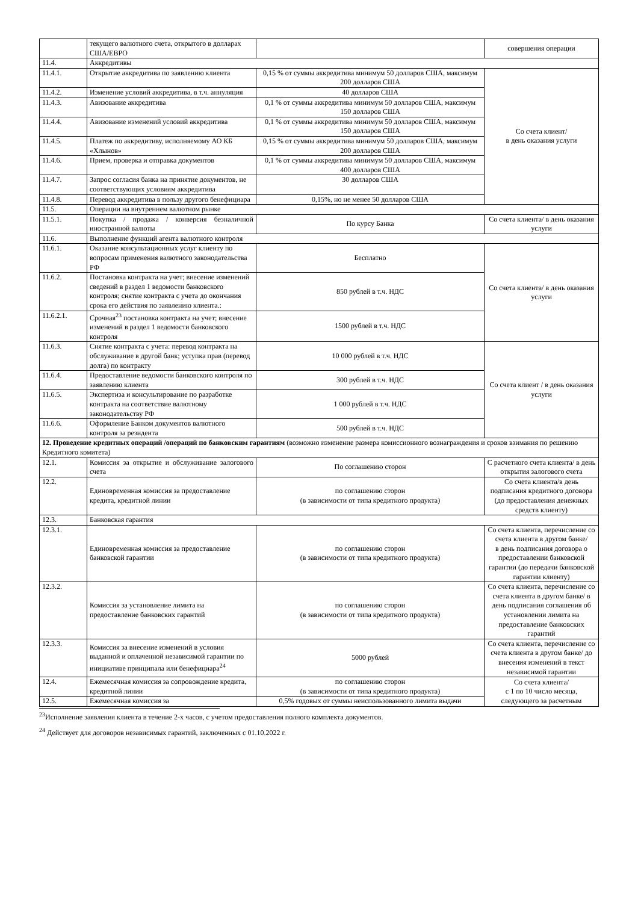| | текущего валютного счета, открытого в долларах США/ЕВРО | | совершения операции |
| 11.4. | Аккредитивы | | |
| 11.4.1. | Открытие аккредитива по заявлению клиента | 0,15 % от суммы аккредитива минимум 50 долларов США, максимум 200 долларов США | Со счета клиент/ в день оказания услуги |
| 11.4.2. | Изменение условий аккредитива, в т.ч. аннуляция | 40 долларов США | |
| 11.4.3. | Авизование аккредитива | 0,1 % от суммы аккредитива минимум 50 долларов США, максимум 150 долларов США | |
| 11.4.4. | Авизование изменений условий аккредитива | 0,1 % от суммы аккредитива минимум 50 долларов США, максимум 150 долларов США | |
| 11.4.5. | Платеж по аккредитиву, исполняемому АО КБ «Хлынов» | 0,15 % от суммы аккредитива минимум 50 долларов США, максимум 200 долларов США | |
| 11.4.6. | Прием, проверка и отправка документов | 0,1 % от суммы аккредитива минимум 50 долларов США, максимум 400 долларов США | |
| 11.4.7. | Запрос согласия банка на принятие документов, не соответствующих условиям аккредитива | 30 долларов США | |
| 11.4.8. | Перевод аккредитива в пользу другого бенефициара | 0,15%, но не менее 50 долларов США | |
| 11.5. | Операции на внутреннем валютном рынке | | |
| 11.5.1. | Покупка / продажа / конверсия безналичной иностранной валюты | По курсу Банка | Со счета клиента/ в день оказания услуги |
| 11.6. | Выполнение функций агента валютного контроля | | |
| 11.6.1. | Оказание консультационных услуг клиенту по вопросам применения валютного законодательства РФ | Бесплатно | Со счета клиента/ в день оказания услуги |
| 11.6.2. | Постановка контракта на учет; внесение изменений сведений в раздел 1 ведомости банковского контроля; снятие контракта с учета до окончания срока его действия по заявлению клиента.: | 850 рублей в т.ч. НДС | |
| 11.6.2.1. | Срочная<sup>23</sup> постановка контракта на учет; внесение изменений в раздел 1 ведомости банковского контроля | 1500 рублей в т.ч. НДС | |
| 11.6.3. | Снятие контракта с учета: перевод контракта на обслуживание в другой банк; уступка прав (перевод долга) по контракту | 10 000 рублей в т.ч. НДС | Со счета клиент / в день оказания услуги |
| 11.6.4. | Предоставление ведомости банковского контроля по заявлению клиента | 300 рублей в т.ч. НДС | |
| 11.6.5. | Экспертиза и консультирование по разработке контракта на соответствие валютному законодательству РФ | 1 000 рублей в т.ч. НДС | |
| 11.6.6. | Оформление Банком документов валютного контроля за резидента | 500 рублей в т.ч. НДС | |
| 12. Проведение кредитных операций /операций по банковским гарантиям (возможно изменение размера комиссионного вознаграждения и сроков взимания по решению Кредитного комитета) | | | |
| 12.1. | Комиссия за открытие и обслуживание залогового счета | По соглашению сторон | С расчетного счета клиента/ в день открытия залогового счета |
| 12.2. | Единовременная комиссия за предоставление кредита, кредитной линии | по соглашению сторон (в зависимости от типа кредитного продукта) | Со счета клиента/в день подписания кредитного договора (до предоставления денежных средств клиенту) |
| 12.3. | Банковская гарантия | | |
| 12.3.1. | Единовременная комиссия за предоставление банковской гарантии | по соглашению сторон (в зависимости от типа кредитного продукта) | Со счета клиента, перечисление со счета клиента в другом банке/ в день подписания договора о предоставлении банковской гарантии (до передачи банковской гарантии клиенту) |
| 12.3.2. | Комиссия за установление лимита на предоставление банковских гарантий | по соглашению сторон (в зависимости от типа кредитного продукта) | Со счета клиента, перечисление со счета клиента в другом банке/ в день подписания соглашения об установлении лимита на предоставление банковских гарантий |
| 12.3.3. | Комиссия за внесение изменений в условия выданной и оплаченной независимой гарантии по инициативе принципала или бенефициара<sup>24</sup> | 5000 рублей | Со счета клиента, перечисление со счета клиента в другом банке/ до внесения изменений в текст независимой гарантии |
| 12.4. | Ежемесячная комиссия за сопровождение кредита, кредитной линии | по соглашению сторон (в зависимости от типа кредитного продукта) | Со счета клиента/ с 1 по 10 число месяца, следующего за расчетным |
| 12.5. | Ежемесячная комиссия за | 0,5% годовых от суммы неиспользованного лимита выдачи | |
<sup>23</sup> Исполнение заявления клиента в течение 2-х часов, с учетом предоставления полного комплекта документов.
<sup>24</sup> Действует для договоров независимых гарантий, заключенных с 01.10.2022 г.